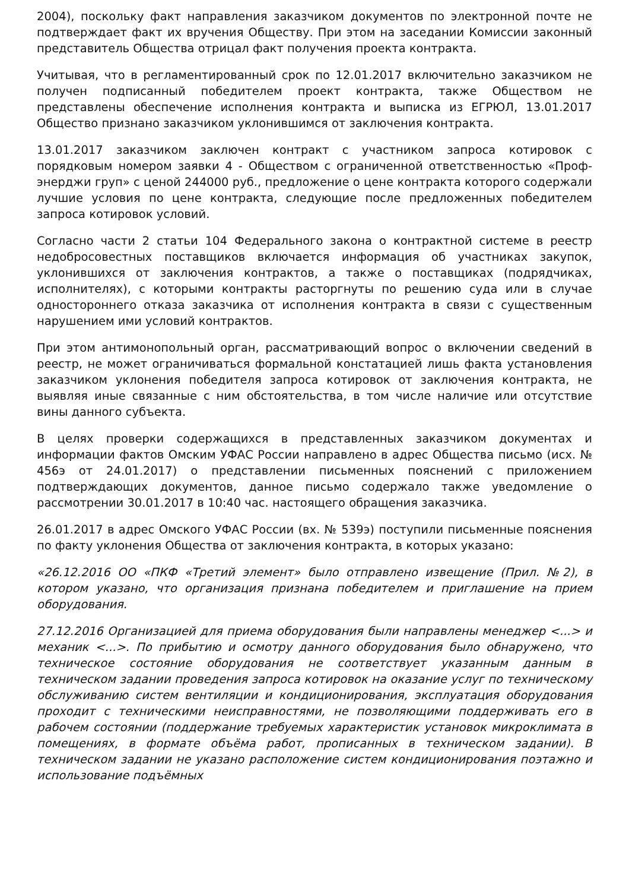2004), поскольку факт направления заказчиком документов по электронной почте не подтверждает факт их вручения Обществу. При этом на заседании Комиссии законный представитель Общества отрицал факт получения проекта контракта.
Учитывая, что в регламентированный срок по 12.01.2017 включительно заказчиком не получен подписанный победителем проект контракта, также Обществом не представлены обеспечение исполнения контракта и выписка из ЕГРЮЛ, 13.01.2017 Общество признано заказчиком уклонившимся от заключения контракта.
13.01.2017 заказчиком заключен контракт с участником запроса котировок с порядковым номером заявки 4 - Обществом с ограниченной ответственностью «Проф-энерджи груп» с ценой 244000 руб., предложение о цене контракта которого содержали лучшие условия по цене контракта, следующие после предложенных победителем запроса котировок условий.
Согласно части 2 статьи 104 Федерального закона о контрактной системе в реестр недобросовестных поставщиков включается информация об участниках закупок, уклонившихся от заключения контрактов, а также о поставщиках (подрядчиках, исполнителях), с которыми контракты расторгнуты по решению суда или в случае одностороннего отказа заказчика от исполнения контракта в связи с существенным нарушением ими условий контрактов.
При этом антимонопольный орган, рассматривающий вопрос о включении сведений в реестр, не может ограничиваться формальной констатацией лишь факта установления заказчиком уклонения победителя запроса котировок от заключения контракта, не выявляя иные связанные с ним обстоятельства, в том числе наличие или отсутствие вины данного субъекта.
В целях проверки содержащихся в представленных заказчиком документах и информации фактов Омским УФАС России направлено в адрес Общества письмо (исх. № 456э от 24.01.2017) о представлении письменных пояснений с приложением подтверждающих документов, данное письмо содержало также уведомление о рассмотрении 30.01.2017 в 10:40 час. настоящего обращения заказчика.
26.01.2017 в адрес Омского УФАС России (вх. № 539э) поступили письменные пояснения по факту уклонения Общества от заключения контракта, в которых указано:
«26.12.2016 ОО «ПКФ «Третий элемент» было отправлено извещение (Прил. №2), в котором указано, что организация признана победителем и приглашение на прием оборудования.
27.12.2016 Организацией для приема оборудования были направлены менеджер <...> и механик <...>. По прибытию и осмотру данного оборудования было обнаружено, что техническое состояние оборудования не соответствует указанным данным в техническом задании проведения запроса котировок на оказание услуг по техническому обслуживанию систем вентиляции и кондиционирования, эксплуатация оборудования проходит с техническими неисправностями, не позволяющими поддерживать его в рабочем состоянии (поддержание требуемых характеристик установок микроклимата в помещениях, в формате объёма работ, прописанных в техническом задании). В техническом задании не указано расположение систем кондиционирования поэтажно и использование подъёмных